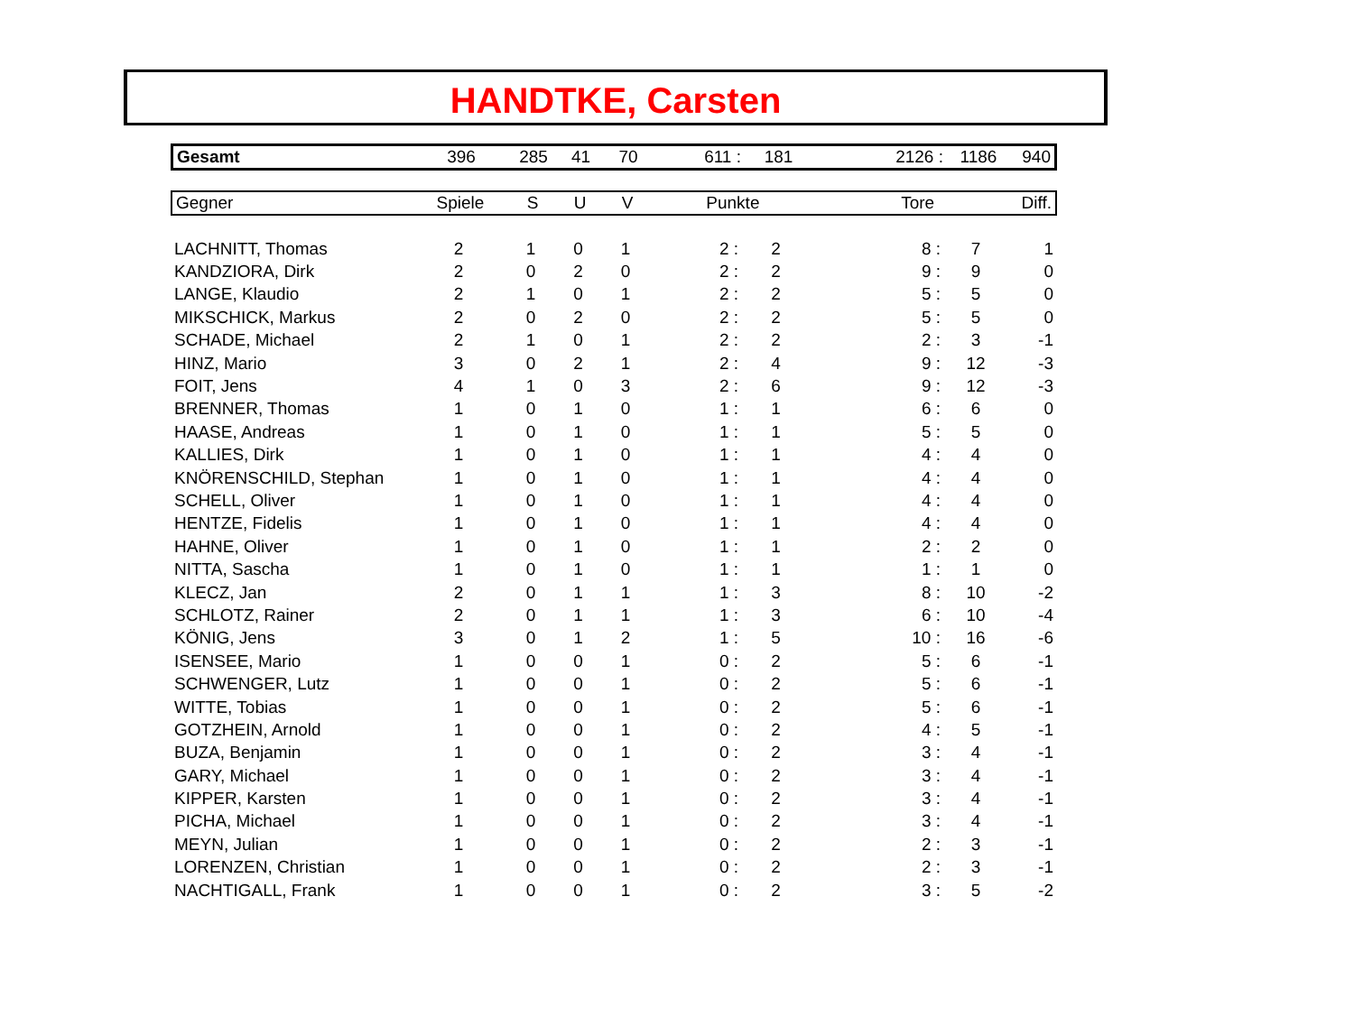HANDTKE, Carsten
| Gesamt | 396 | 285 | 41 | 70 | 611 : | 181 | 2126 : | 1186 | 940 |
| Gegner | Spiele | S | U | V | Punkte | Tore | Diff. |
| --- | --- | --- | --- | --- | --- | --- | --- |
| LACHNITT, Thomas | 2 | 1 | 0 | 1 | 2 : | 2 | 8 : | 7 | 1 |
| KANDZIORA, Dirk | 2 | 0 | 2 | 0 | 2 : | 2 | 9 : | 9 | 0 |
| LANGE, Klaudio | 2 | 1 | 0 | 1 | 2 : | 2 | 5 : | 5 | 0 |
| MIKSCHICK, Markus | 2 | 0 | 2 | 0 | 2 : | 2 | 5 : | 5 | 0 |
| SCHADE, Michael | 2 | 1 | 0 | 1 | 2 : | 2 | 2 : | 3 | -1 |
| HINZ, Mario | 3 | 0 | 2 | 1 | 2 : | 4 | 9 : | 12 | -3 |
| FOIT, Jens | 4 | 1 | 0 | 3 | 2 : | 6 | 9 : | 12 | -3 |
| BRENNER, Thomas | 1 | 0 | 1 | 0 | 1 : | 1 | 6 : | 6 | 0 |
| HAASE, Andreas | 1 | 0 | 1 | 0 | 1 : | 1 | 5 : | 5 | 0 |
| KALLIES, Dirk | 1 | 0 | 1 | 0 | 1 : | 1 | 4 : | 4 | 0 |
| KNÖRENSCHILD, Stephan | 1 | 0 | 1 | 0 | 1 : | 1 | 4 : | 4 | 0 |
| SCHELL, Oliver | 1 | 0 | 1 | 0 | 1 : | 1 | 4 : | 4 | 0 |
| HENTZE, Fidelis | 1 | 0 | 1 | 0 | 1 : | 1 | 4 : | 4 | 0 |
| HAHNE, Oliver | 1 | 0 | 1 | 0 | 1 : | 1 | 2 : | 2 | 0 |
| NITTA, Sascha | 1 | 0 | 1 | 0 | 1 : | 1 | 1 : | 1 | 0 |
| KLECZ, Jan | 2 | 0 | 1 | 1 | 1 : | 3 | 8 : | 10 | -2 |
| SCHLOTZ, Rainer | 2 | 0 | 1 | 1 | 1 : | 3 | 6 : | 10 | -4 |
| KÖNIG, Jens | 3 | 0 | 1 | 2 | 1 : | 5 | 10 : | 16 | -6 |
| ISENSEE, Mario | 1 | 0 | 0 | 1 | 0 : | 2 | 5 : | 6 | -1 |
| SCHWENGER, Lutz | 1 | 0 | 0 | 1 | 0 : | 2 | 5 : | 6 | -1 |
| WITTE, Tobias | 1 | 0 | 0 | 1 | 0 : | 2 | 5 : | 6 | -1 |
| GOTZHEIN, Arnold | 1 | 0 | 0 | 1 | 0 : | 2 | 4 : | 5 | -1 |
| BUZA, Benjamin | 1 | 0 | 0 | 1 | 0 : | 2 | 3 : | 4 | -1 |
| GARY, Michael | 1 | 0 | 0 | 1 | 0 : | 2 | 3 : | 4 | -1 |
| KIPPER, Karsten | 1 | 0 | 0 | 1 | 0 : | 2 | 3 : | 4 | -1 |
| PICHA, Michael | 1 | 0 | 0 | 1 | 0 : | 2 | 3 : | 4 | -1 |
| MEYN, Julian | 1 | 0 | 0 | 1 | 0 : | 2 | 2 : | 3 | -1 |
| LORENZEN, Christian | 1 | 0 | 0 | 1 | 0 : | 2 | 2 : | 3 | -1 |
| NACHTIGALL, Frank | 1 | 0 | 0 | 1 | 0 : | 2 | 3 : | 5 | -2 |